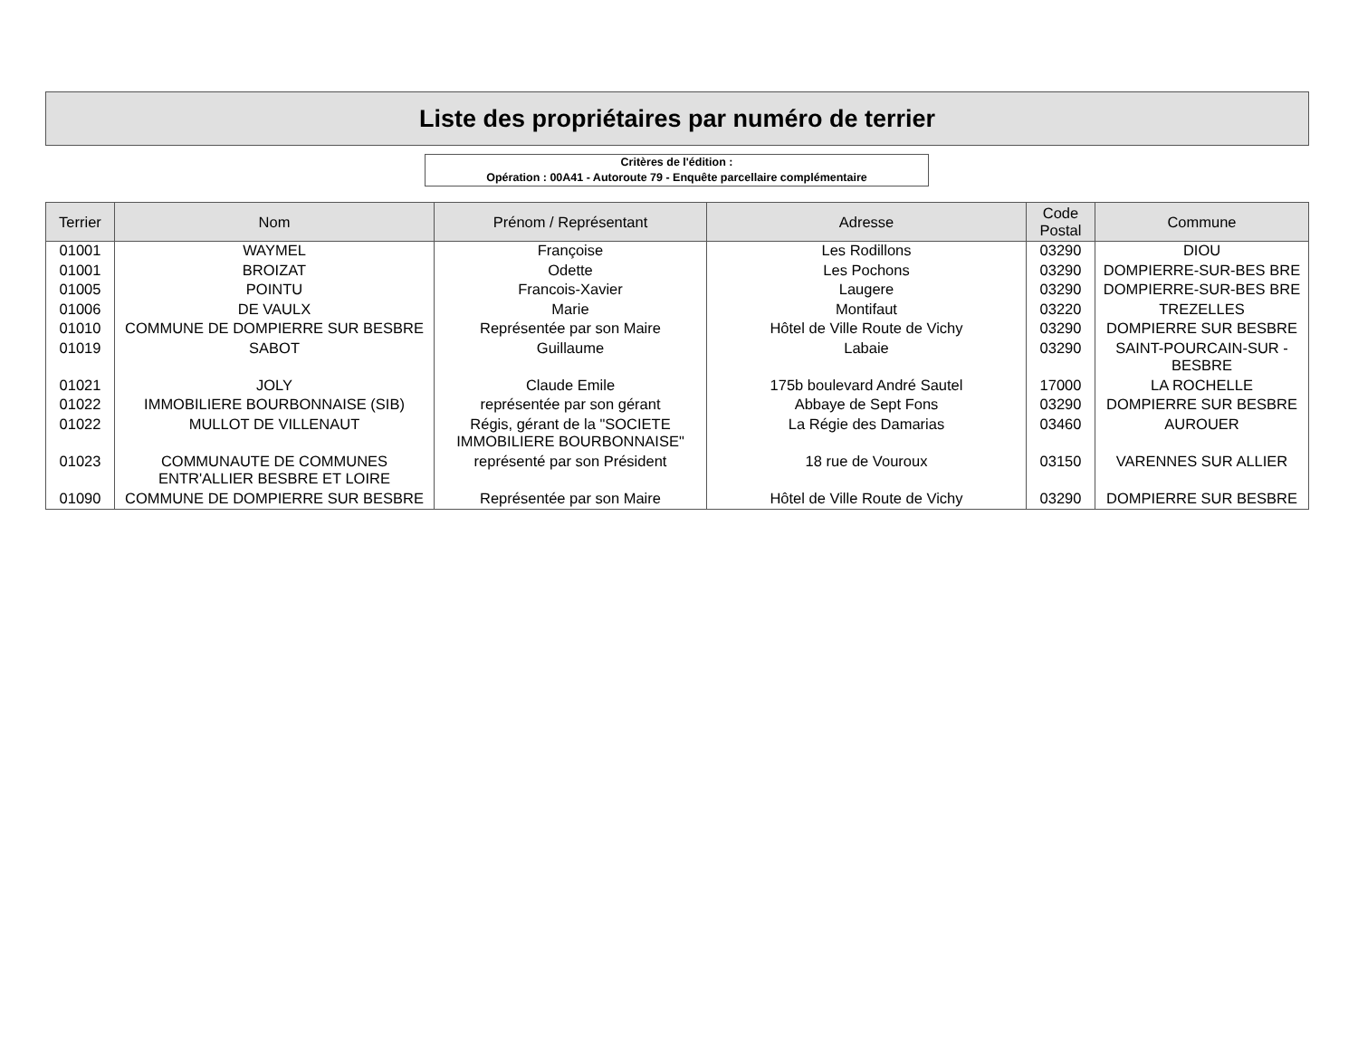Liste des propriétaires par numéro de terrier
Critères de l'édition :
Opération : 00A41 - Autoroute 79 - Enquête parcellaire complémentaire
| Terrier | Nom | Prénom / Représentant | Adresse | Code Postal | Commune |
| --- | --- | --- | --- | --- | --- |
| 01001 | WAYMEL | Françoise | Les Rodillons | 03290 | DIOU |
| 01001 | BROIZAT | Odette | Les Pochons | 03290 | DOMPIERRE-SUR-BES BRE |
| 01005 | POINTU | Francois-Xavier | Laugere | 03290 | DOMPIERRE-SUR-BES BRE |
| 01006 | DE VAULX | Marie | Montifaut | 03220 | TREZELLES |
| 01010 | COMMUNE DE DOMPIERRE SUR BESBRE | Représentée par son Maire | Hôtel de Ville Route de Vichy | 03290 | DOMPIERRE SUR BESBRE |
| 01019 | SABOT | Guillaume | Labaie | 03290 | SAINT-POURCAIN-SUR -BESBRE |
| 01021 | JOLY | Claude Emile | 175b boulevard André Sautel | 17000 | LA ROCHELLE |
| 01022 | IMMOBILIERE BOURBONNAISE (SIB) | représentée par son gérant | Abbaye de Sept Fons | 03290 | DOMPIERRE SUR BESBRE |
| 01022 | MULLOT DE VILLENAUT | Régis, gérant de la "SOCIETE IMMOBILIERE BOURBONNAISE" | La Régie des Damarias | 03460 | AUROUER |
| 01023 | COMMUNAUTE DE COMMUNES ENTR'ALLIER BESBRE ET LOIRE | représenté par son Président | 18 rue de Vouroux | 03150 | VARENNES SUR ALLIER |
| 01090 | COMMUNE DE DOMPIERRE SUR BESBRE | Représentée par son Maire | Hôtel de Ville Route de Vichy | 03290 | DOMPIERRE SUR BESBRE |